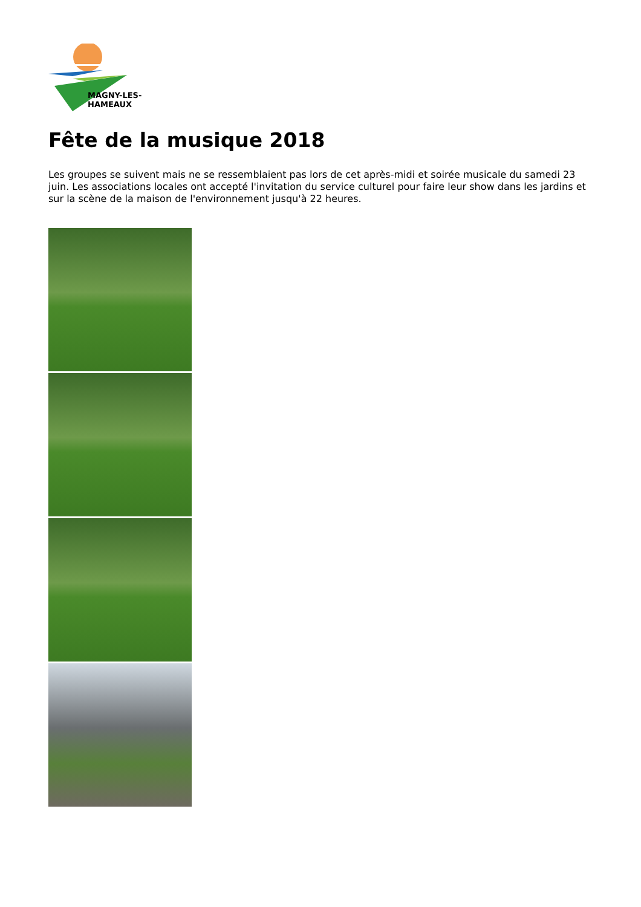MAGNY-LES-HAMEAUX
Fête de la musique 2018
Les groupes se suivent mais ne se ressemblaient pas lors de cet après-midi et soirée musicale du samedi 23 juin. Les associations locales ont accepté l'invitation du service culturel pour faire leur show dans les jardins et sur la scène de la maison de l'environnement jusqu'à 22 heures.